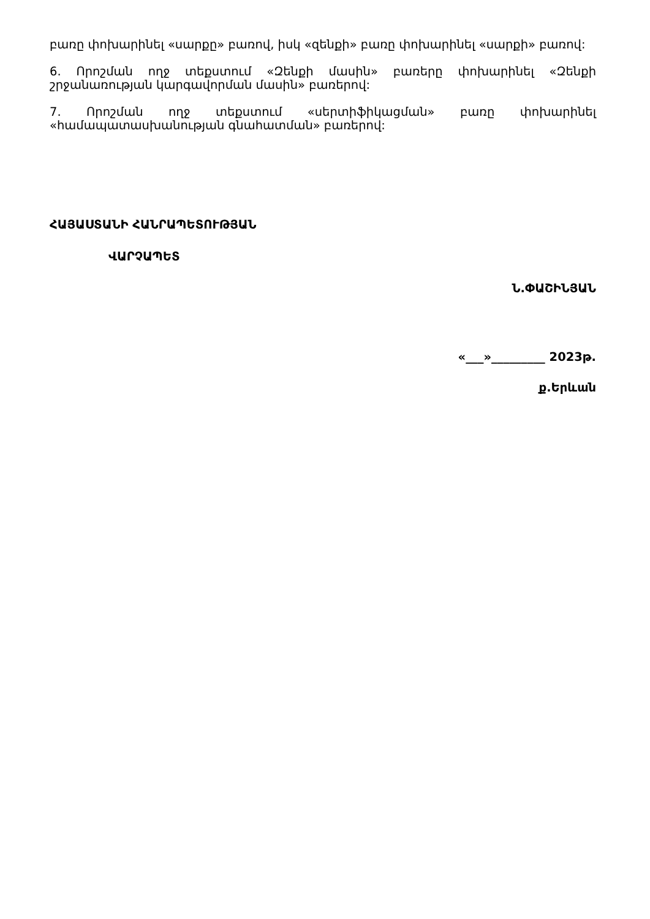բառը փոխարինել «սարքը» բառով, իսկ «զենքի» բառը փոխարինել «սարքի» բառով:
6. Որոշման ողջ տեքստում «Զենքի մասին» բառերը փոխարինել «Զենքի շրջանառության կարգավորման մասին» բառերով:
7. Որոշման ողջ տեքստում «սերտիֆիկացման» բառը փոխարինել «համապատասխանության գնահատման» բառերով:
ՀԱՅԱՍՏԱՆԻ ՀԱՆՐԱՊԵՏՈՒԹՅԱՆ
ՎԱՐՉԱՊԵՏ
Ն.ՓԱՇԻՆՅԱՆ
«___»_________ 2023թ.
ք.Երևան